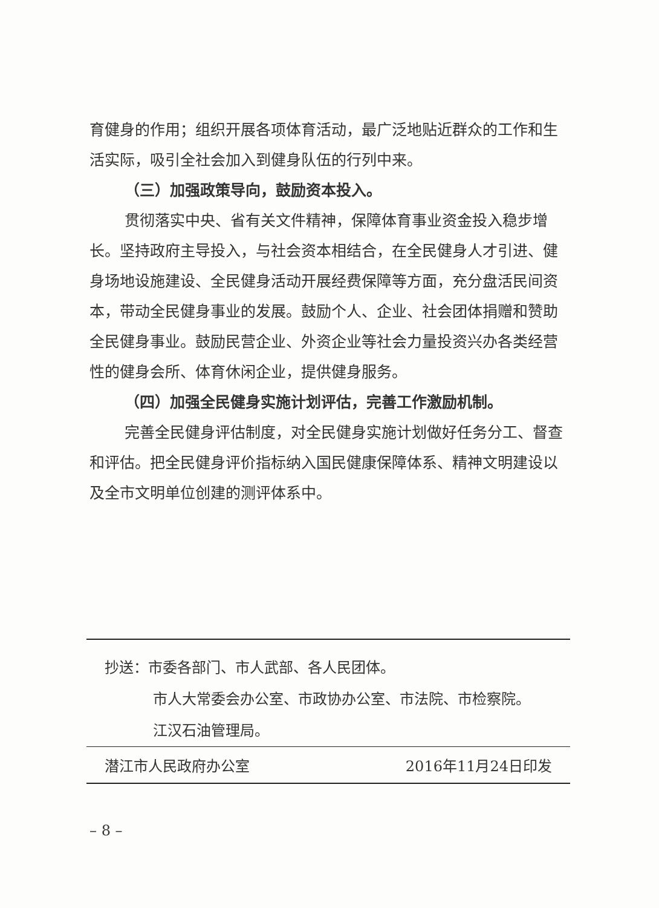育健身的作用；组织开展各项体育活动，最广泛地贴近群众的工作和生活实际，吸引全社会加入到健身队伍的行列中来。
（三）加强政策导向，鼓励资本投入。
贯彻落实中央、省有关文件精神，保障体育事业资金投入稳步增长。坚持政府主导投入，与社会资本相结合，在全民健身人才引进、健身场地设施建设、全民健身活动开展经费保障等方面，充分盘活民间资本，带动全民健身事业的发展。鼓励个人、企业、社会团体捐赠和赞助全民健身事业。鼓励民营企业、外资企业等社会力量投资兴办各类经营性的健身会所、体育休闲企业，提供健身服务。
（四）加强全民健身实施计划评估，完善工作激励机制。
完善全民健身评估制度，对全民健身实施计划做好任务分工、督查和评估。把全民健身评价指标纳入国民健康保障体系、精神文明建设以及全市文明单位创建的测评体系中。
抄送：市委各部门、市人武部、各人民团体。
市人大常委会办公室、市政协办公室、市法院、市检察院。
江汉石油管理局。
潜江市人民政府办公室 2016年11月24日印发
– 8 –